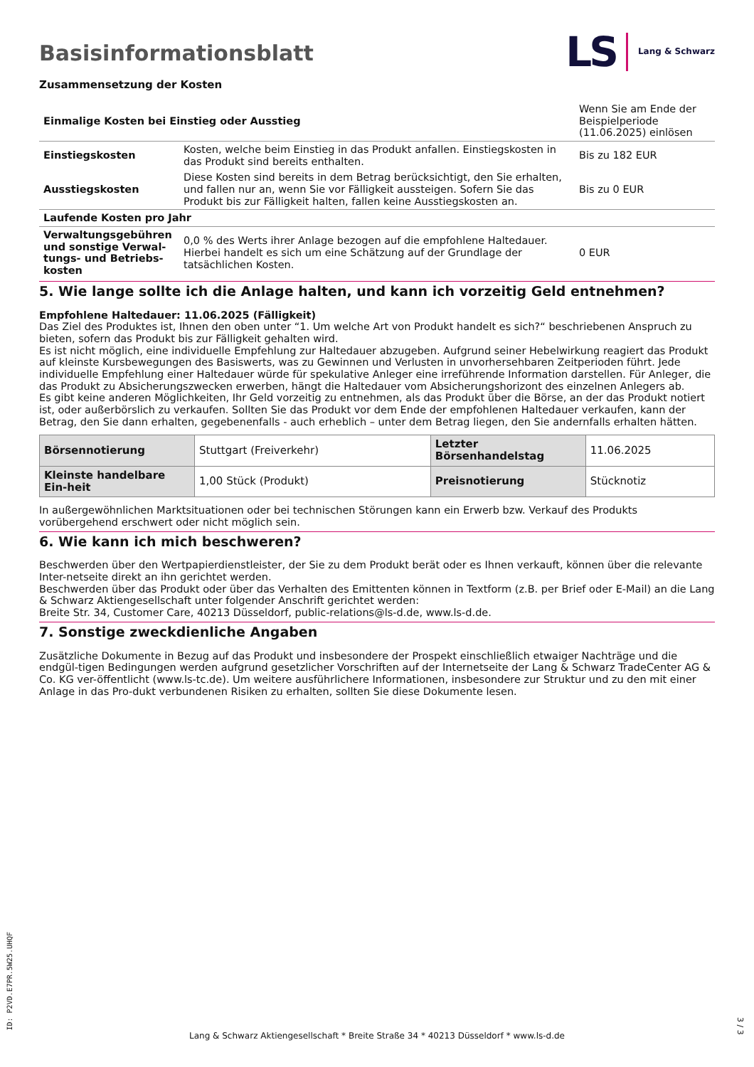Basisinformationsblatt
LS Lang & Schwarz
Zusammensetzung der Kosten
| Einmalige Kosten bei Einstieg oder Ausstieg | | Wenn Sie am Ende der Beispielperiode (11.06.2025) einlösen |
| Einstiegskosten | Kosten, welche beim Einstieg in das Produkt anfallen. Einstiegskosten in das Produkt sind bereits enthalten. | Bis zu 182 EUR |
| Ausstiegskosten | Diese Kosten sind bereits in dem Betrag berücksichtigt, den Sie erhalten, und fallen nur an, wenn Sie vor Fälligkeit aussteigen. Sofern Sie das Produkt bis zur Fälligkeit halten, fallen keine Ausstiegskosten an. | Bis zu 0 EUR |
| Laufende Kosten pro Jahr | | |
| Verwaltungsgebühren und sonstige Verwal-tungs- und Betriebs-kosten | 0,0 % des Werts ihrer Anlage bezogen auf die empfohlene Haltedauer. Hierbei handelt es sich um eine Schätzung auf der Grundlage der tatsächlichen Kosten. | 0 EUR |
5. Wie lange sollte ich die Anlage halten, und kann ich vorzeitig Geld entnehmen?
Empfohlene Haltedauer: 11.06.2025 (Fälligkeit)
Das Ziel des Produktes ist, Ihnen den oben unter “1. Um welche Art von Produkt handelt es sich?“ beschriebenen Anspruch zu bieten, sofern das Produkt bis zur Fälligkeit gehalten wird.
Es ist nicht möglich, eine individuelle Empfehlung zur Haltedauer abzugeben. Aufgrund seiner Hebelwirkung reagiert das Produkt auf kleinste Kursbewegungen des Basiswerts, was zu Gewinnen und Verlusten in unvorhersehbaren Zeitperioden führt. Jede individuelle Empfehlung einer Haltedauer würde für spekulative Anleger eine irreführende Information darstellen. Für Anleger, die das Produkt zu Absicherungszwecken erwerben, hängt die Haltedauer vom Absicherungshorizont des einzelnen Anlegers ab.
Es gibt keine anderen Möglichkeiten, Ihr Geld vorzeitig zu entnehmen, als das Produkt über die Börse, an der das Produkt notiert ist, oder außerbörslich zu verkaufen. Sollten Sie das Produkt vor dem Ende der empfohlenen Haltedauer verkaufen, kann der Betrag, den Sie dann erhalten, gegebenenfalls - auch erheblich – unter dem Betrag liegen, den Sie andernfalls erhalten hätten.
| Börsennotierung | Stuttgart (Freiverkehr) | Letzter Börsenhandelstag | 11.06.2025 |
| Kleinste handelbare Ein-heit | 1,00 Stück (Produkt) | Preisnotierung | Stücknotiz |
In außergewöhnlichen Marktsituationen oder bei technischen Störungen kann ein Erwerb bzw. Verkauf des Produkts vorübergehend erschwert oder nicht möglich sein.
6. Wie kann ich mich beschweren?
Beschwerden über den Wertpapierdienstleister, der Sie zu dem Produkt berät oder es Ihnen verkauft, können über die relevante Inter-netseite direkt an ihn gerichtet werden.
Beschwerden über das Produkt oder über das Verhalten des Emittenten können in Textform (z.B. per Brief oder E-Mail) an die Lang & Schwarz Aktiengesellschaft unter folgender Anschrift gerichtet werden:
Breite Str. 34, Customer Care, 40213 Düsseldorf, public-relations@ls-d.de, www.ls-d.de.
7. Sonstige zweckdienliche Angaben
Zusätzliche Dokumente in Bezug auf das Produkt und insbesondere der Prospekt einschließlich etwaiger Nachträge und die endgül-tigen Bedingungen werden aufgrund gesetzlicher Vorschriften auf der Internetseite der Lang & Schwarz TradeCenter AG & Co. KG ver-öffentlicht (www.ls-tc.de). Um weitere ausführlichere Informationen, insbesondere zur Struktur und zu den mit einer Anlage in das Pro-dukt verbundenen Risiken zu erhalten, sollten Sie diese Dokumente lesen.
ID: P2VD.E7PR.5W25.UHQF
Lang & Schwarz Aktiengesellschaft * Breite Straße 34 * 40213 Düsseldorf * www.ls-d.de
3 / 3